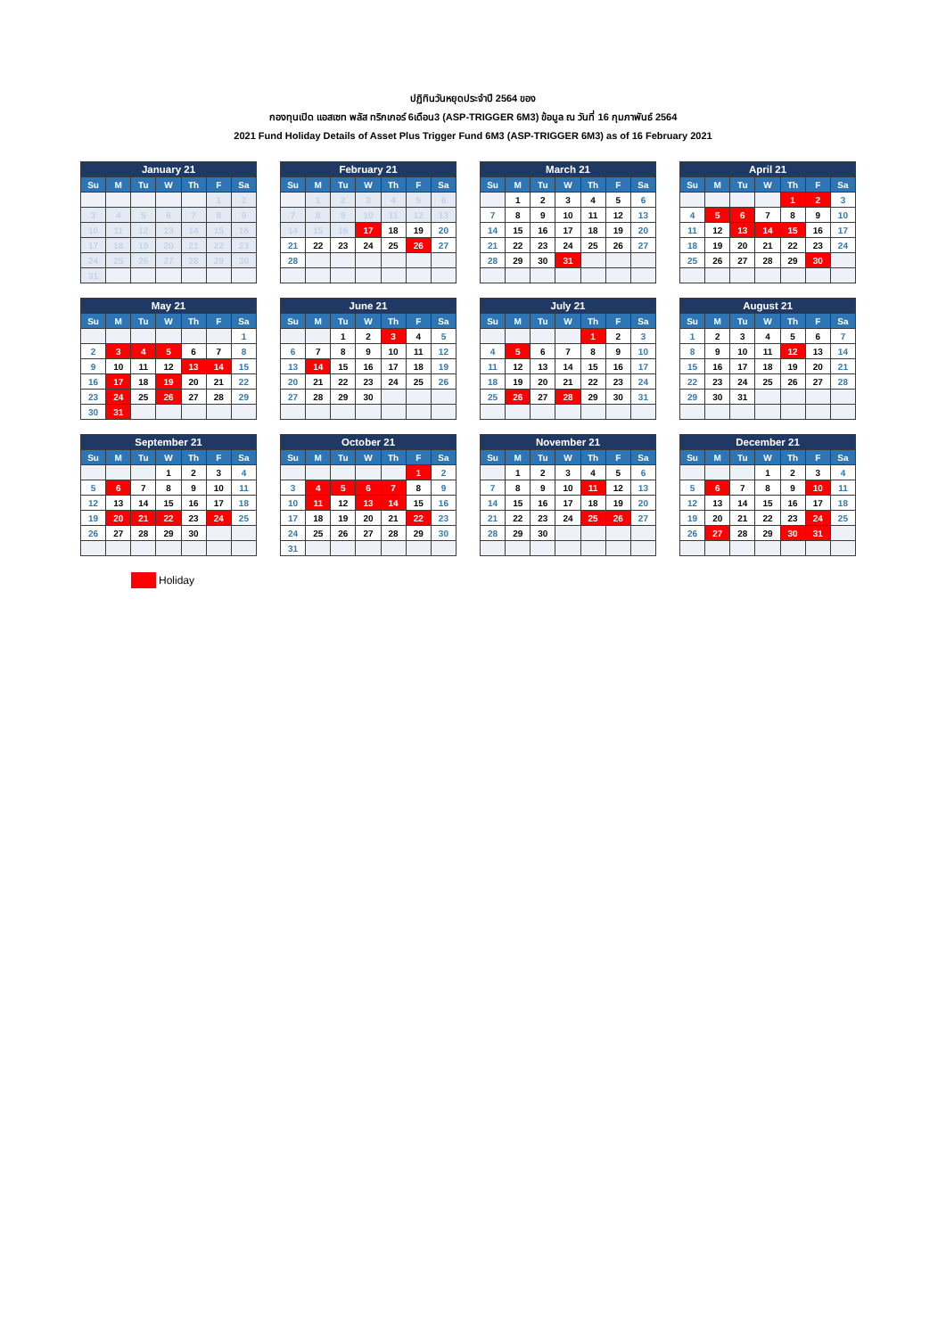ปฏิทินวันหยุดประจำปี 2564 ของ
กองทุนเปิด แอสเซท พลัส ทริกเกอร์ 6เดือน3 (ASP-TRIGGER 6M3) ข้อมูล ณ วันที่ 16 กุมภาพันธ์ 2564
2021 Fund Holiday Details of Asset Plus Trigger Fund 6M3 (ASP-TRIGGER 6M3) as of 16 February 2021
| January 21 | | | | | | |
| --- | --- | --- | --- | --- | --- | --- |
| Su | M | Tu | W | Th | F | Sa |
| | | | | | 1 | 2 |
| 3 | 4 | 5 | 6 | 7 | 8 | 9 |
| 10 | 11 | 12 | 13 | 14 | 15 | 16 |
| 17 | 18 | 19 | 20 | 21 | 22 | 23 |
| 24 | 25 | 26 | 27 | 28 | 29 | 30 |
| 31 | | | | | | |
| February 21 | | | | | | |
| --- | --- | --- | --- | --- | --- | --- |
| Su | M | Tu | W | Th | F | Sa |
| | 1 | 2 | 3 | 4 | 5 | 6 |
| 7 | 8 | 9 | 10 | 11 | 12 | 13 |
| 14 | 15 | 16 | 17 | 18 | 19 | 20 |
| 21 | 22 | 23 | 24 | 25 | 26 | 27 |
| 28 | | | | | | |
| March 21 | | | | | | |
| --- | --- | --- | --- | --- | --- | --- |
| Su | M | Tu | W | Th | F | Sa |
| | 1 | 2 | 3 | 4 | 5 | 6 |
| 7 | 8 | 9 | 10 | 11 | 12 | 13 |
| 14 | 15 | 16 | 17 | 18 | 19 | 20 |
| 21 | 22 | 23 | 24 | 25 | 26 | 27 |
| 28 | 29 | 30 | 31 | | | |
| April 21 | | | | | | |
| --- | --- | --- | --- | --- | --- | --- |
| Su | M | Tu | W | Th | F | Sa |
| | | | | 1 | 2 | 3 |
| 4 | 5 | 6 | 7 | 8 | 9 | 10 |
| 11 | 12 | 13 | 14 | 15 | 16 | 17 |
| 18 | 19 | 20 | 21 | 22 | 23 | 24 |
| 25 | 26 | 27 | 28 | 29 | 30 | |
| May 21 | | | | | | |
| --- | --- | --- | --- | --- | --- | --- |
| Su | M | Tu | W | Th | F | Sa |
| | | | | | | 1 |
| 2 | 3 | 4 | 5 | 6 | 7 | 8 |
| 9 | 10 | 11 | 12 | 13 | 14 | 15 |
| 16 | 17 | 18 | 19 | 20 | 21 | 22 |
| 23 | 24 | 25 | 26 | 27 | 28 | 29 |
| 30 | 31 | | | | | |
| June 21 | | | | | | |
| --- | --- | --- | --- | --- | --- | --- |
| Su | M | Tu | W | Th | F | Sa |
| | | 1 | 2 | 3 | 4 | 5 |
| 6 | 7 | 8 | 9 | 10 | 11 | 12 |
| 13 | 14 | 15 | 16 | 17 | 18 | 19 |
| 20 | 21 | 22 | 23 | 24 | 25 | 26 |
| 27 | 28 | 29 | 30 | | | |
| July 21 | | | | | | |
| --- | --- | --- | --- | --- | --- | --- |
| Su | M | Tu | W | Th | F | Sa |
| | | | | 1 | 2 | 3 |
| 4 | 5 | 6 | 7 | 8 | 9 | 10 |
| 11 | 12 | 13 | 14 | 15 | 16 | 17 |
| 18 | 19 | 20 | 21 | 22 | 23 | 24 |
| 25 | 26 | 27 | 28 | 29 | 30 | 31 |
| August 21 | | | | | | |
| --- | --- | --- | --- | --- | --- | --- |
| Su | M | Tu | W | Th | F | Sa |
| 1 | 2 | 3 | 4 | 5 | 6 | 7 |
| 8 | 9 | 10 | 11 | 12 | 13 | 14 |
| 15 | 16 | 17 | 18 | 19 | 20 | 21 |
| 22 | 23 | 24 | 25 | 26 | 27 | 28 |
| 29 | 30 | 31 | | | | |
| September 21 | | | | | | |
| --- | --- | --- | --- | --- | --- | --- |
| Su | M | Tu | W | Th | F | Sa |
| | | | 1 | 2 | 3 | 4 |
| 5 | 6 | 7 | 8 | 9 | 10 | 11 |
| 12 | 13 | 14 | 15 | 16 | 17 | 18 |
| 19 | 20 | 21 | 22 | 23 | 24 | 25 |
| 26 | 27 | 28 | 29 | 30 | | |
| October 21 | | | | | | |
| --- | --- | --- | --- | --- | --- | --- |
| Su | M | Tu | W | Th | F | Sa |
| | | | | | 1 | 2 |
| 3 | 4 | 5 | 6 | 7 | 8 | 9 |
| 10 | 11 | 12 | 13 | 14 | 15 | 16 |
| 17 | 18 | 19 | 20 | 21 | 22 | 23 |
| 24 | 25 | 26 | 27 | 28 | 29 | 30 |
| 31 | | | | | | |
| November 21 | | | | | | |
| --- | --- | --- | --- | --- | --- | --- |
| Su | M | Tu | W | Th | F | Sa |
| | 1 | 2 | 3 | 4 | 5 | 6 |
| 7 | 8 | 9 | 10 | 11 | 12 | 13 |
| 14 | 15 | 16 | 17 | 18 | 19 | 20 |
| 21 | 22 | 23 | 24 | 25 | 26 | 27 |
| 28 | 29 | 30 | | | | |
| December 21 | | | | | | |
| --- | --- | --- | --- | --- | --- | --- |
| Su | M | Tu | W | Th | F | Sa |
| | | | 1 | 2 | 3 | 4 |
| 5 | 6 | 7 | 8 | 9 | 10 | 11 |
| 12 | 13 | 14 | 15 | 16 | 17 | 18 |
| 19 | 20 | 21 | 22 | 23 | 24 | 25 |
| 26 | 27 | 28 | 29 | 30 | 31 | |
Holiday